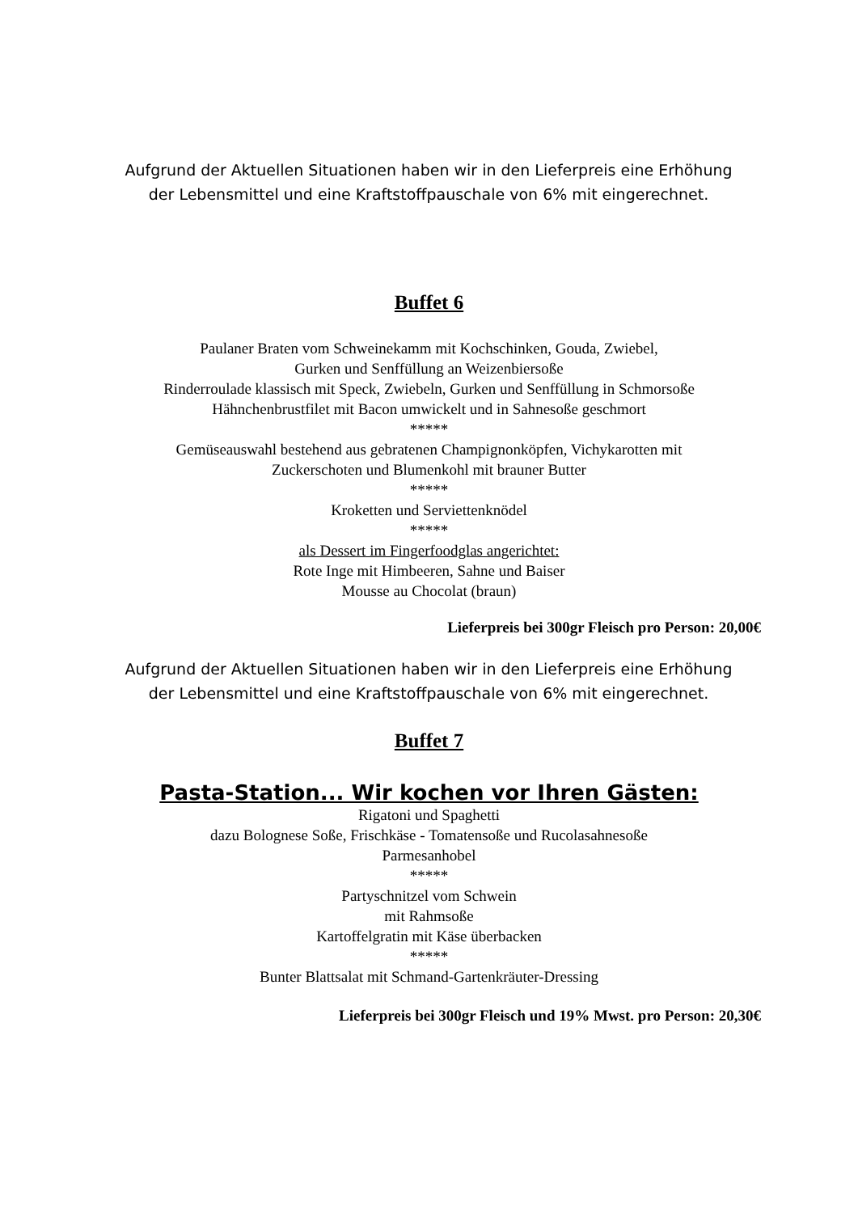Aufgrund der Aktuellen Situationen haben wir in den Lieferpreis eine Erhöhung
der Lebensmittel und eine Kraftstoffpauschale von 6% mit eingerechnet.
Buffet 6
Paulaner Braten vom Schweinekamm mit Kochschinken, Gouda, Zwiebel,
Gurken und Senffüllung an Weizenbiersoße
Rinderroulade klassisch mit Speck, Zwiebeln, Gurken und Senffüllung in Schmorsoße
Hähnchenbrustfilet mit Bacon umwickelt und in Sahnesoße geschmort
*****
Gemüseauswahl bestehend aus gebratenen Champignonköpfen, Vichykarotten mit
Zuckerschoten und Blumenkohl mit brauner Butter
*****
Kroketten und Serviettenknödel
*****
als Dessert im Fingerfoodglas angerichtet:
Rote Inge mit Himbeeren, Sahne und Baiser
Mousse au Chocolat (braun)
Lieferpreis bei 300gr Fleisch pro Person: 20,00€
Aufgrund der Aktuellen Situationen haben wir in den Lieferpreis eine Erhöhung
der Lebensmittel und eine Kraftstoffpauschale von 6% mit eingerechnet.
Buffet 7
Pasta-Station... Wir kochen vor Ihren Gästen:
Rigatoni und Spaghetti
dazu Bolognese Soße, Frischkäse - Tomatensoße und Rucolasahnesoße
Parmesanhobel
*****
Partyschnitzel vom Schwein
mit Rahmsoße
Kartoffelgratin mit Käse überbacken
*****
Bunter Blattsalat mit Schmand-Gartenkräuter-Dressing
Lieferpreis bei 300gr Fleisch und 19% Mwst. pro Person: 20,30€